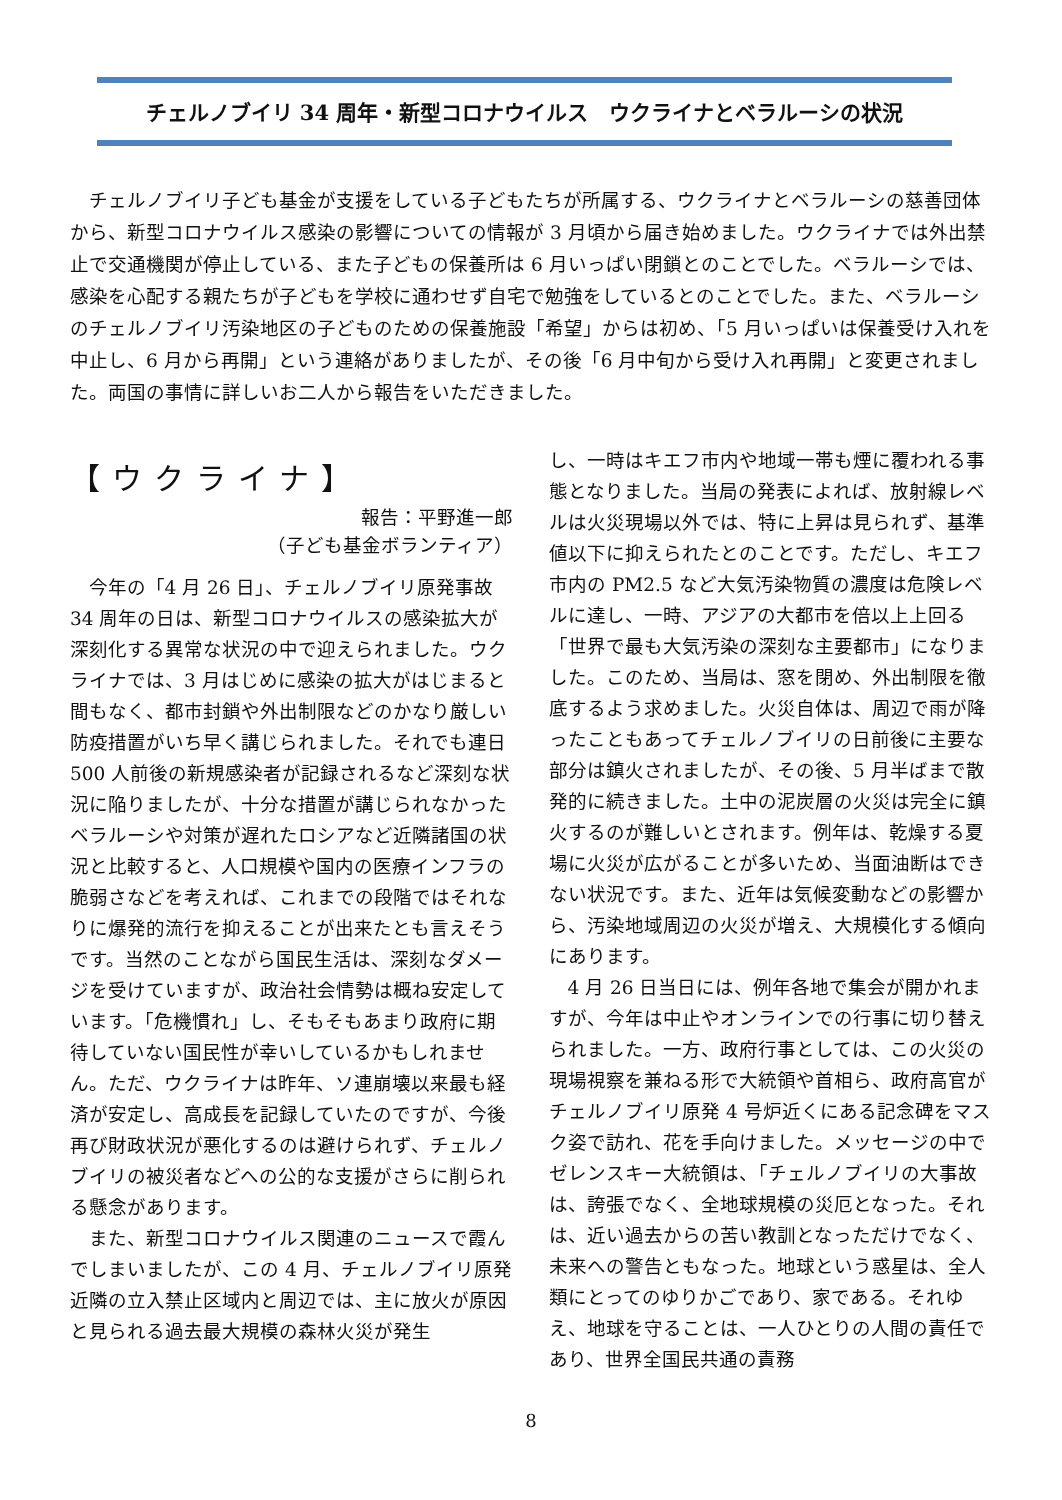チェルノブイリ 34 周年・新型コロナウイルス　ウクライナとベラルーシの状況
チェルノブイリ子ども基金が支援をしている子どもたちが所属する、ウクライナとベラルーシの慈善団体から、新型コロナウイルス感染の影響についての情報が 3 月頃から届き始めました。ウクライナでは外出禁止で交通機関が停止している、また子どもの保養所は 6 月いっぱい閉鎖とのことでした。ベラルーシでは、感染を心配する親たちが子どもを学校に通わせず自宅で勉強をしているとのことでした。また、ベラルーシのチェルノブイリ汚染地区の子どものための保養施設「希望」からは初め、「5 月いっぱいは保養受け入れを中止し、6 月から再開」という連絡がありましたが、その後「6 月中旬から受け入れ再開」と変更されました。両国の事情に詳しいお二人から報告をいただきました。
【ウクライナ】
報告：平野進一郎
（子ども基金ボランティア）
今年の「4 月 26 日」、チェルノブイリ原発事故 34 周年の日は、新型コロナウイルスの感染拡大が深刻化する異常な状況の中で迎えられました。ウクライナでは、3 月はじめに感染の拡大がはじまると間もなく、都市封鎖や外出制限などのかなり厳しい防疫措置がいち早く講じられました。それでも連日 500 人前後の新規感染者が記録されるなど深刻な状況に陥りましたが、十分な措置が講じられなかったベラルーシや対策が遅れたロシアなど近隣諸国の状況と比較すると、人口規模や国内の医療インフラの脆弱さなどを考えれば、これまでの段階ではそれなりに爆発的流行を抑えることが出来たとも言えそうです。当然のことながら国民生活は、深刻なダメージを受けていますが、政治社会情勢は概ね安定しています。「危機慣れ」し、そもそもあまり政府に期待していない国民性が幸いしているかもしれません。ただ、ウクライナは昨年、ソ連崩壊以来最も経済が安定し、高成長を記録していたのですが、今後再び財政状況が悪化するのは避けられず、チェルノブイリの被災者などへの公的な支援がさらに削られる懸念があります。
また、新型コロナウイルス関連のニュースで霞んでしまいましたが、この 4 月、チェルノブイリ原発近隣の立入禁止区域内と周辺では、主に放火が原因と見られる過去最大規模の森林火災が発生
し、一時はキエフ市内や地域一帯も煙に覆われる事態となりました。当局の発表によれば、放射線レベルは火災現場以外では、特に上昇は見られず、基準値以下に抑えられたとのことです。ただし、キエフ市内の PM2.5 など大気汚染物質の濃度は危険レベルに達し、一時、アジアの大都市を倍以上上回る「世界で最も大気汚染の深刻な主要都市」になりました。このため、当局は、窓を閉め、外出制限を徹底するよう求めました。火災自体は、周辺で雨が降ったこともあってチェルノブイリの日前後に主要な部分は鎮火されましたが、その後、5 月半ばまで散発的に続きました。土中の泥炭層の火災は完全に鎮火するのが難しいとされます。例年は、乾燥する夏場に火災が広がることが多いため、当面油断はできない状況です。また、近年は気候変動などの影響から、汚染地域周辺の火災が増え、大規模化する傾向にあります。
4 月 26 日当日には、例年各地で集会が開かれますが、今年は中止やオンラインでの行事に切り替えられました。一方、政府行事としては、この火災の現場視察を兼ねる形で大統領や首相ら、政府高官がチェルノブイリ原発 4 号炉近くにある記念碑をマスク姿で訪れ、花を手向けました。メッセージの中でゼレンスキー大統領は、「チェルノブイリの大事故は、誇張でなく、全地球規模の災厄となった。それは、近い過去からの苦い教訓となっただけでなく、未来への警告ともなった。地球という惑星は、全人類にとってのゆりかごであり、家である。それゆえ、地球を守ることは、一人ひとりの人間の責任であり、世界全国民共通の責務
8